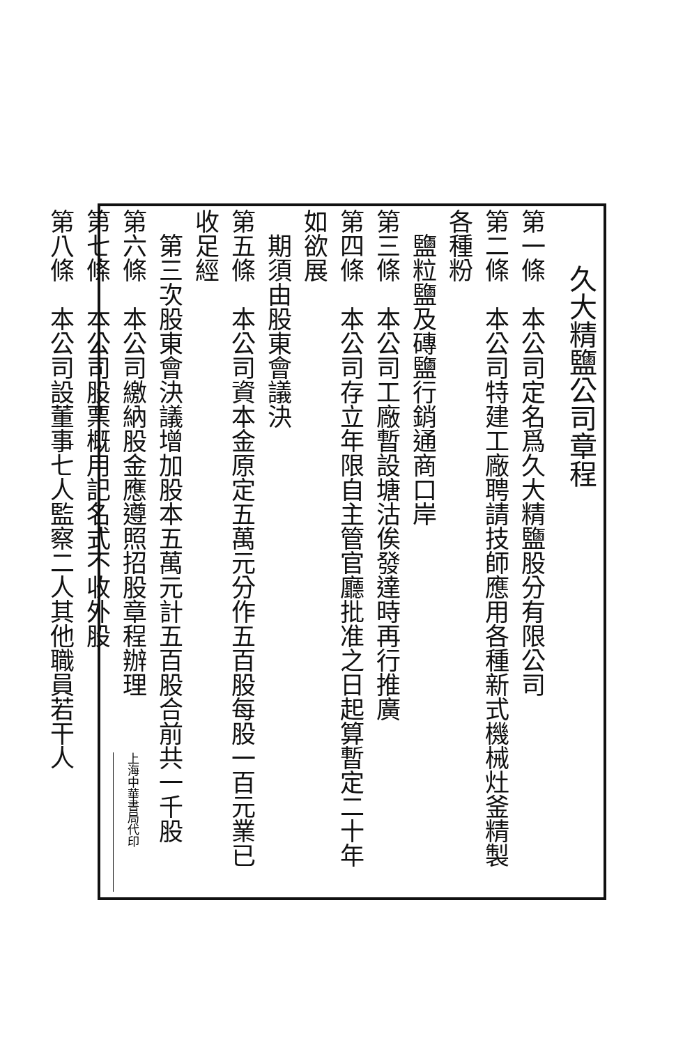久大精鹽公司章程
第一條　本公司定名爲久大精鹽股分有限公司
第二條　本公司特建工廠聘請技師應用各種新式機械灶釜精製各種粉
　鹽粒鹽及磚鹽行銷通商口岸
第三條　本公司工廠暫設塘沽俟發達時再行推廣
第四條　本公司存立年限自主管官廳批准之日起算暫定二十年如欲展
　期須由股東會議決
第五條　本公司資本金原定五萬元分作五百股每股一百元業已收足經
　第三次股東會決議增加股本五萬元計五百股合前共一千股
第六條　本公司繳納股金應遵照招股章程辦理
第七條　本公司股票概用記名式不收外股
第八條　本公司設董事七人監察二人其他職員若干人
上海中華書局代印